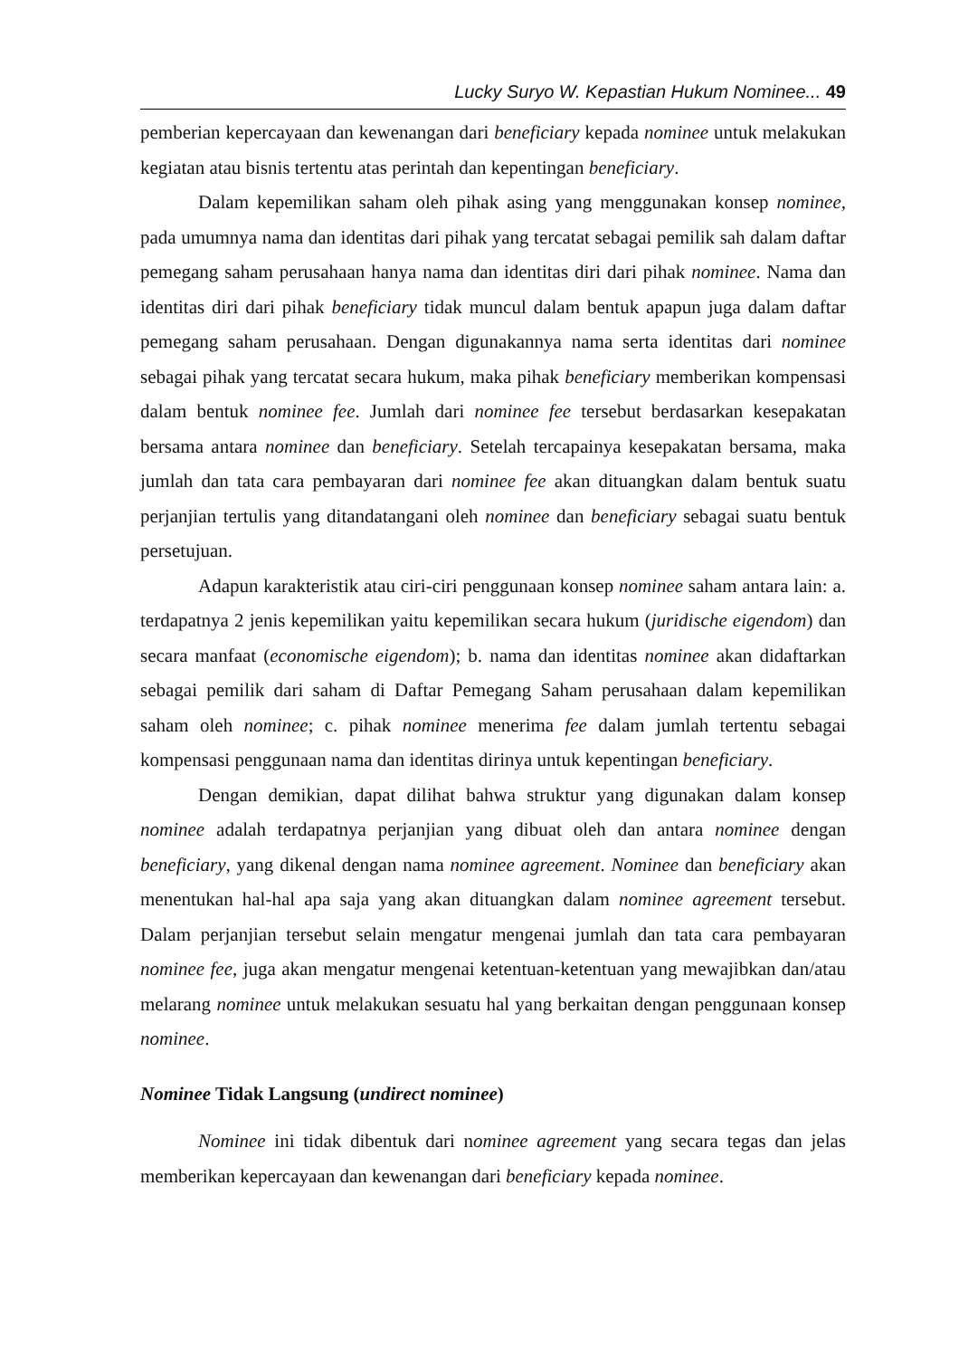Lucky Suryo W. Kepastian Hukum Nominee... 49
pemberian kepercayaan dan kewenangan dari beneficiary kepada nominee untuk melakukan kegiatan atau bisnis tertentu atas perintah dan kepentingan beneficiary.
Dalam kepemilikan saham oleh pihak asing yang menggunakan konsep nominee, pada umumnya nama dan identitas dari pihak yang tercatat sebagai pemilik sah dalam daftar pemegang saham perusahaan hanya nama dan identitas diri dari pihak nominee. Nama dan identitas diri dari pihak beneficiary tidak muncul dalam bentuk apapun juga dalam daftar pemegang saham perusahaan. Dengan digunakannya nama serta identitas dari nominee sebagai pihak yang tercatat secara hukum, maka pihak beneficiary memberikan kompensasi dalam bentuk nominee fee. Jumlah dari nominee fee tersebut berdasarkan kesepakatan bersama antara nominee dan beneficiary. Setelah tercapainya kesepakatan bersama, maka jumlah dan tata cara pembayaran dari nominee fee akan dituangkan dalam bentuk suatu perjanjian tertulis yang ditandatangani oleh nominee dan beneficiary sebagai suatu bentuk persetujuan.
Adapun karakteristik atau ciri-ciri penggunaan konsep nominee saham antara lain: a. terdapatnya 2 jenis kepemilikan yaitu kepemilikan secara hukum (juridische eigendom) dan secara manfaat (economische eigendom); b. nama dan identitas nominee akan didaftarkan sebagai pemilik dari saham di Daftar Pemegang Saham perusahaan dalam kepemilikan saham oleh nominee; c. pihak nominee menerima fee dalam jumlah tertentu sebagai kompensasi penggunaan nama dan identitas dirinya untuk kepentingan beneficiary.
Dengan demikian, dapat dilihat bahwa struktur yang digunakan dalam konsep nominee adalah terdapatnya perjanjian yang dibuat oleh dan antara nominee dengan beneficiary, yang dikenal dengan nama nominee agreement. Nominee dan beneficiary akan menentukan hal-hal apa saja yang akan dituangkan dalam nominee agreement tersebut. Dalam perjanjian tersebut selain mengatur mengenai jumlah dan tata cara pembayaran nominee fee, juga akan mengatur mengenai ketentuan-ketentuan yang mewajibkan dan/atau melarang nominee untuk melakukan sesuatu hal yang berkaitan dengan penggunaan konsep nominee.
Nominee Tidak Langsung (undirect nominee)
Nominee ini tidak dibentuk dari nominee agreement yang secara tegas dan jelas memberikan kepercayaan dan kewenangan dari beneficiary kepada nominee.